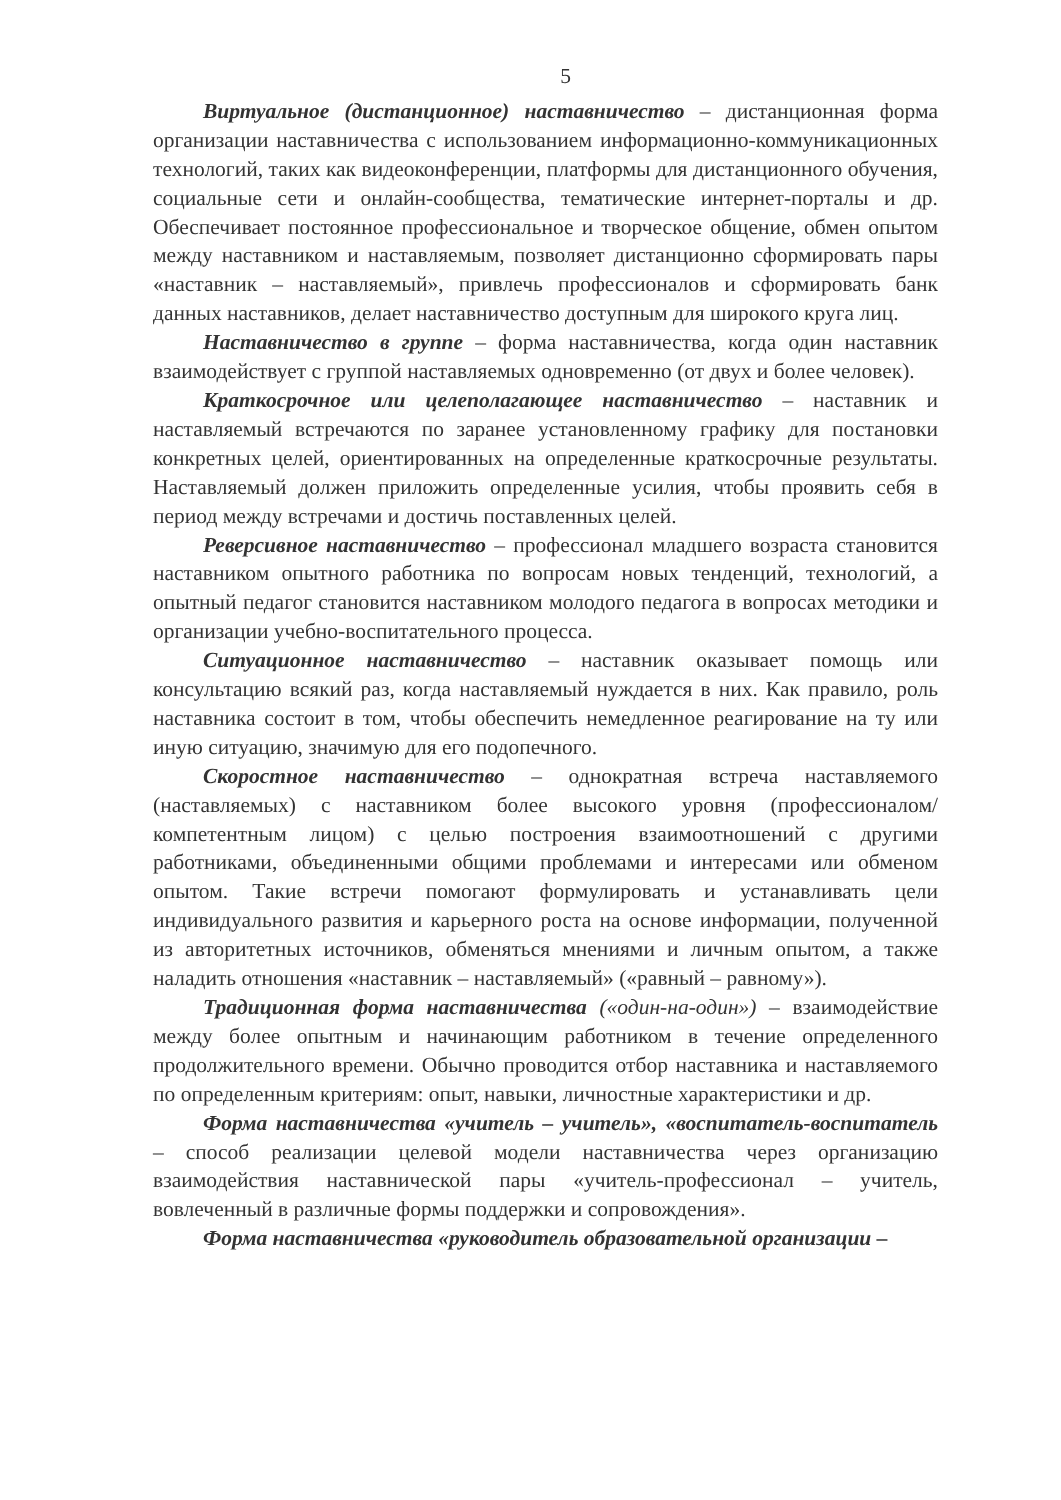5
Виртуальное (дистанционное) наставничество – дистанционная форма организации наставничества с использованием информационно-коммуникационных технологий, таких как видеоконференции, платформы для дистанционного обучения, социальные сети и онлайн-сообщества, тематические интернет-порталы и др. Обеспечивает постоянное профессиональное и творческое общение, обмен опытом между наставником и наставляемым, позволяет дистанционно сформировать пары «наставник – наставляемый», привлечь профессионалов и сформировать банк данных наставников, делает наставничество доступным для широкого круга лиц.
Наставничество в группе – форма наставничества, когда один наставник взаимодействует с группой наставляемых одновременно (от двух и более человек).
Краткосрочное или целеполагающее наставничество – наставник и наставляемый встречаются по заранее установленному графику для постановки конкретных целей, ориентированных на определенные краткосрочные результаты. Наставляемый должен приложить определенные усилия, чтобы проявить себя в период между встречами и достичь поставленных целей.
Реверсивное наставничество – профессионал младшего возраста становится наставником опытного работника по вопросам новых тенденций, технологий, а опытный педагог становится наставником молодого педагога в вопросах методики и организации учебно-воспитательного процесса.
Ситуационное наставничество – наставник оказывает помощь или консультацию всякий раз, когда наставляемый нуждается в них. Как правило, роль наставника состоит в том, чтобы обеспечить немедленное реагирование на ту или иную ситуацию, значимую для его подопечного.
Скоростное наставничество – однократная встреча наставляемого (наставляемых) с наставником более высокого уровня (профессионалом/компетентным лицом) с целью построения взаимоотношений с другими работниками, объединенными общими проблемами и интересами или обменом опытом. Такие встречи помогают формулировать и устанавливать цели индивидуального развития и карьерного роста на основе информации, полученной из авторитетных источников, обменяться мнениями и личным опытом, а также наладить отношения «наставник – наставляемый» («равный – равному»).
Традиционная форма наставничества («один-на-один») – взаимодействие между более опытным и начинающим работником в течение определенного продолжительного времени. Обычно проводится отбор наставника и наставляемого по определенным критериям: опыт, навыки, личностные характеристики и др.
Форма наставничества «учитель – учитель», «воспитатель-воспитатель – способ реализации целевой модели наставничества через организацию взаимодействия наставнической пары «учитель-профессионал – учитель, вовлеченный в различные формы поддержки и сопровождения».
Форма наставничества «руководитель образовательной организации –